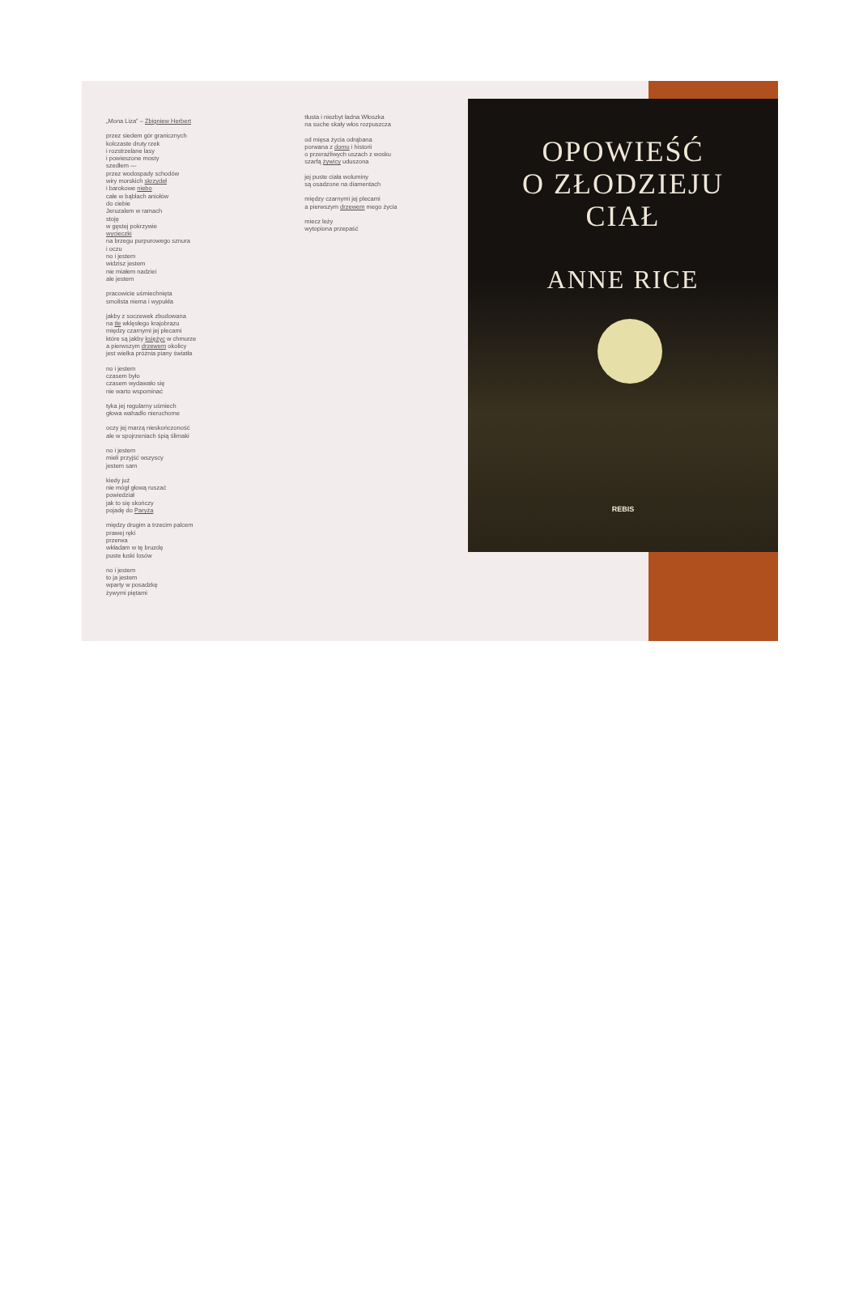„Mona Liza” – Zbigniew Herbert
przez siedem gór granicznych
kolczaste druty rzek
i rozstrzelane lasy
i powieszone mosty
szedłem —
przez wodospady schodów
wiry morskich skrzydeł
i barokowe niebo
całe w bąblach aniołów
do ciebie
Jeruzalem w ramach
stoję
w gęstej pokrzywie
wycieczki
na brzegu purpurowego sznura
i oczu
no i jestem
widzisz jestem
nie miałem nadziei
ale jestem
pracowicie uśmiechnięta
smolista niema i wypukła
jakby z soczewek zbudowana
na tle wklęsłego krajobrazu
między czarnymi jej plecami
które są jakby księżyc w chmurze
a pierwszym drzewem okolicy
jest wielka próżnia piany światła
no i jestem
czasem było
czasem wydawało się
nie warto wspominać
tyka jej regularny uśmiech
głowa wahadło nieruchome
oczy jej marzą nieskończoność
ale w spojrzeniach śpią ślimaki
no i jestem
mieli przyjść wszyscy
jestem sam
kiedy już
nie mógł głową ruszać
powiedział
jak to się skończy
pojadę do Paryża
między drugim a trzecim palcem
prawej ręki
przerwa
wkładam w tę bruzdę
puste łuski losów
no i jestem
to ja jestem
wparty w posadzkę
żywymi piętami
tłusta i niezbyt ładna Włoszka
na suche skały włos rozpuszcza
od mięsa życia odrąbana
porwana z domu i historii
o przeraźliwych uszach z wosku
szarfą żywicy uduszona
jej puste ciała woluminy
są osadzone na diamentach
między czarnymi jej plecami
a pierwszym drzewem mego życia
miecz leży
wytopiona przepaść
OPOWIEŚĆ
O ZŁODZIEJU
CIAŁ
ANNE RICE
REBIS